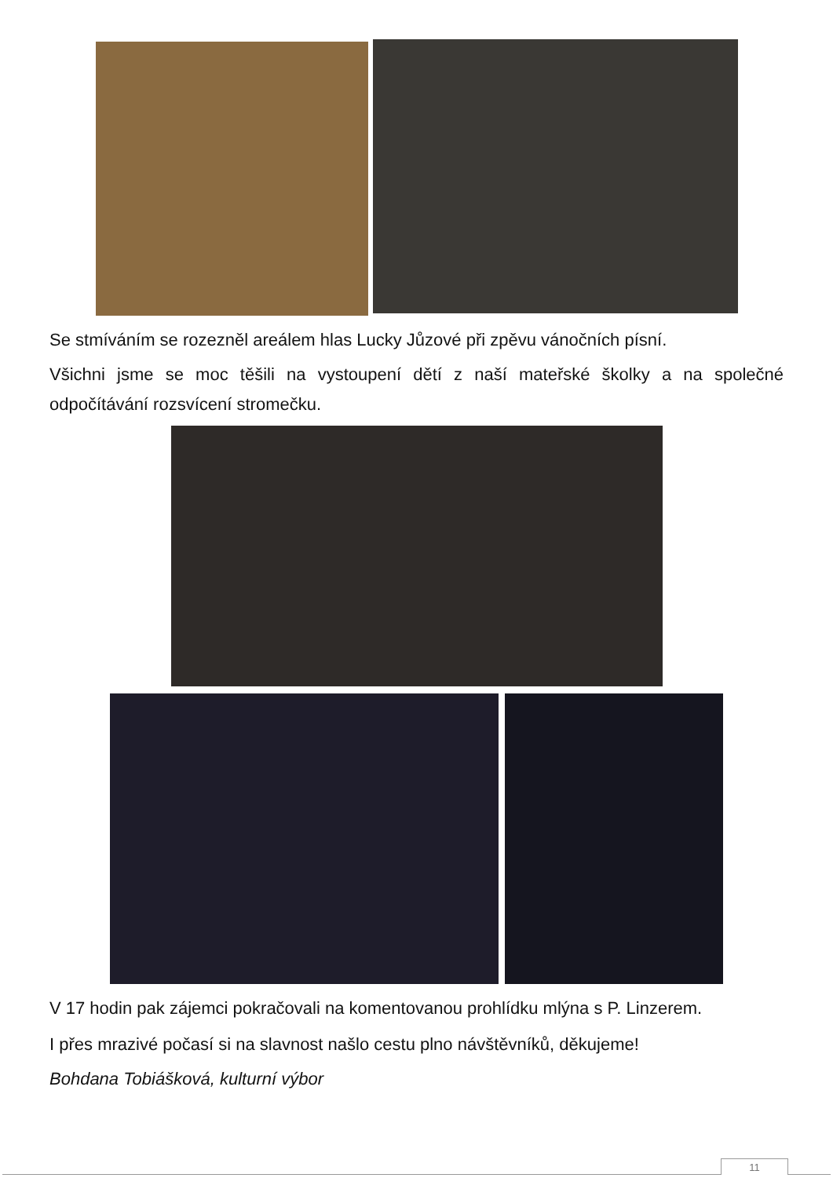Se stmíváním se rozezněl areálem hlas Lucky Jůzové při zpěvu vánočních písní.
Všichni jsme se moc těšili na vystoupení dětí z naší mateřské školky a na společné odpočítávání rozsvícení stromečku.
V 17 hodin pak zájemci pokračovali na komentovanou prohlídku mlýna s P. Linzerem.
I přes mrazivé počasí si na slavnost našlo cestu plno návštěvníků, děkujeme!
Bohdana Tobiášková, kulturní výbor
11